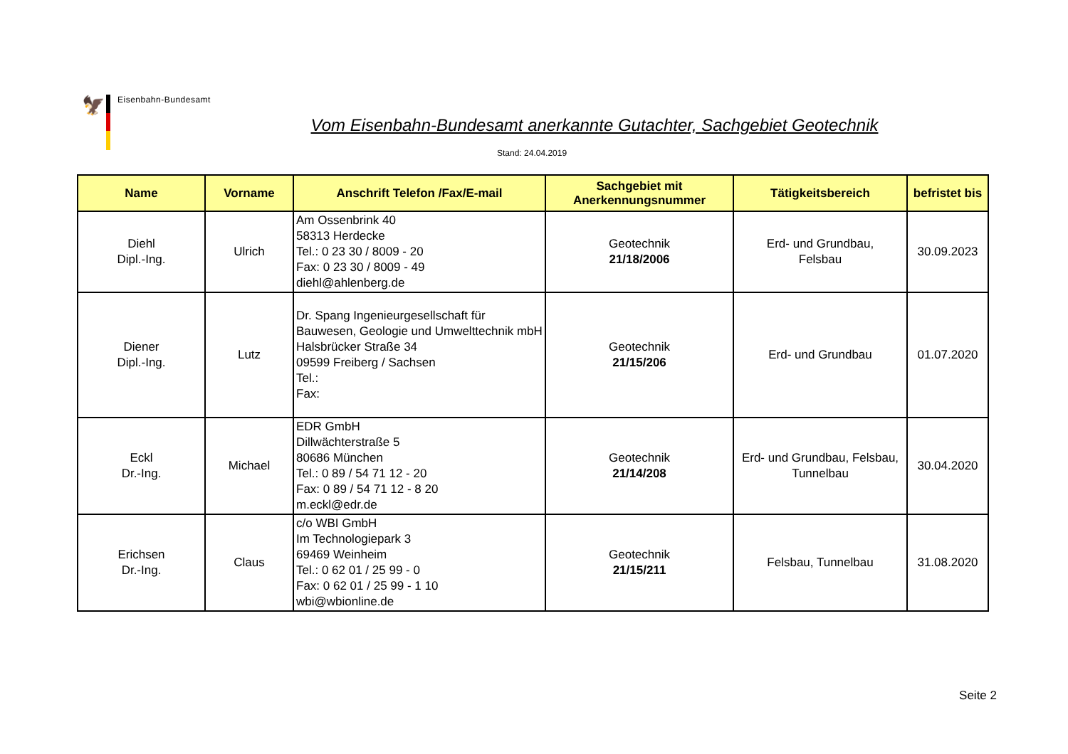🦅
Eisenbahn-Bundesamt
Vom Eisenbahn-Bundesamt anerkannte Gutachter, Sachgebiet Geotechnik
Stand: 24.04.2019
| Name | Vorname | Anschrift Telefon /Fax/E-mail | Sachgebiet mit Anerkennungsnummer | Tätigkeitsbereich | befristet bis |
| --- | --- | --- | --- | --- | --- |
| Diehl Dipl.-Ing. | Ulrich | Am Ossenbrink 40 58313 Herdecke Tel.: 0 23 30 / 8009 - 20 Fax: 0 23 30 / 8009 - 49 diehl@ahlenberg.de | Geotechnik 21/18/2006 | Erd- und Grundbau, Felsbau | 30.09.2023 |
| Diener Dipl.-Ing. | Lutz | Dr. Spang Ingenieurgesellschaft für Bauwesen, Geologie und Umwelttechnik mbH Halsbrücker Straße 34 09599 Freiberg / Sachsen Tel.: Fax: | Geotechnik 21/15/206 | Erd- und Grundbau | 01.07.2020 |
| Eckl Dr.-Ing. | Michael | EDR GmbH Dillwächterstraße 5 80686 München Tel.: 0 89 / 54 71 12 - 20 Fax: 0 89 / 54 71 12 - 8 20 m.eckl@edr.de | Geotechnik 21/14/208 | Erd- und Grundbau, Felsbau, Tunnelbau | 30.04.2020 |
| Erichsen Dr.-Ing. | Claus | c/o WBI GmbH Im Technologiepark 3 69469 Weinheim Tel.: 0 62 01 / 25 99 - 0 Fax: 0 62 01 / 25 99 - 1 10 wbi@wbionline.de | Geotechnik 21/15/211 | Felsbau, Tunnelbau | 31.08.2020 |
Seite 2